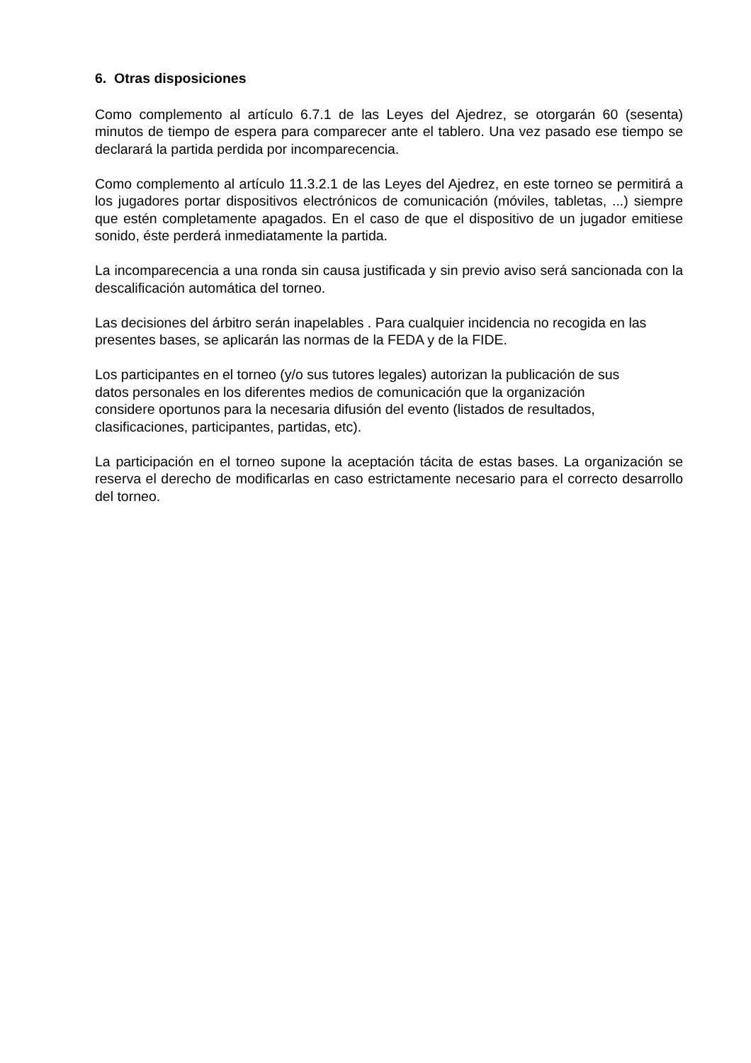6. Otras disposiciones
Como complemento al artículo 6.7.1 de las Leyes del Ajedrez, se otorgarán 60 (sesenta) minutos de tiempo de espera para comparecer ante el tablero. Una vez pasado ese tiempo se declarará la partida perdida por incomparecencia.
Como complemento al artículo 11.3.2.1 de las Leyes del Ajedrez, en este torneo se permitirá a los jugadores portar dispositivos electrónicos de comunicación (móviles, tabletas, ...) siempre que estén completamente apagados. En el caso de que el dispositivo de un jugador emitiese sonido, éste perderá inmediatamente la partida.
La incomparecencia a una ronda sin causa justificada y sin previo aviso será sancionada con la descalificación automática del torneo.
Las decisiones del árbitro serán inapelables . Para cualquier incidencia no recogida en las presentes bases, se aplicarán las normas de la FEDA y de la FIDE.
Los participantes en el torneo (y/o sus tutores legales) autorizan la publicación de sus
datos personales en los diferentes medios de comunicación que la organización
considere oportunos para la necesaria difusión del evento (listados de resultados,
clasificaciones, participantes, partidas, etc).
La participación en el torneo supone la aceptación tácita de estas bases. La organización se reserva el derecho de modificarlas en caso estrictamente necesario para el correcto desarrollo del torneo.